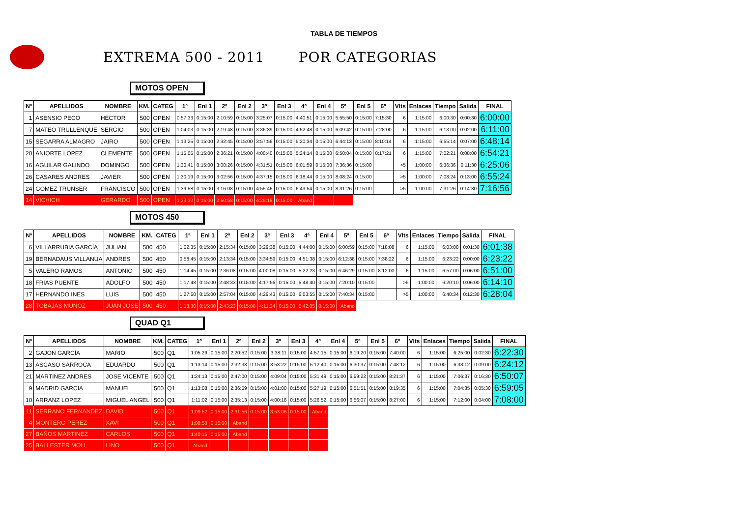TABLA DE TIEMPOS
EXTREMA 500 - 2011 POR CATEGORIAS
MOTOS OPEN
| Nº | APELLIDOS | NOMBRE | KM. | CATEG | 1ª | Enl 1 | 2ª | Enl 2 | 3ª | Enl 3 | 4ª | Enl 4 | 5ª | Enl 5 | 6ª | Vlts | Enlaces | Tiempo | Salida | FINAL |
| --- | --- | --- | --- | --- | --- | --- | --- | --- | --- | --- | --- | --- | --- | --- | --- | --- | --- | --- | --- | --- |
| 1 | ASENSIO PECO | HECTOR | 500 | OPEN | 0:57:33 | 0:15:00 | 2:10:59 | 0:15:00 | 3:25:07 | 0:15:00 | 4:40:51 | 0:15:00 | 5:55:50 | 0:15:00 | 7:15:30 | 6 | 1:15:00 | 6:00:30 | 0:00:30 | 6:00:00 |
| 7 | MATEO TRULLENQUE | SERGIO | 500 | OPEN | 1:04:03 | 0:15:00 | 2:19:48 | 0:15:00 | 3:36:39 | 0:15:00 | 4:52:48 | 0:15:00 | 6:09:42 | 0:15:00 | 7:28:00 | 6 | 1:15:00 | 6:13:00 | 0:02:00 | 6:11:00 |
| 15 | SEGARRA ALMAGRO | JAIRO | 500 | OPEN | 1:13:25 | 0:15:00 | 2:32:45 | 0:15:00 | 3:57:56 | 0:15:00 | 5:20:34 | 0:15:00 | 6:44:13 | 0:15:00 | 8:10:14 | 6 | 1:15:00 | 6:55:14 | 0:07:00 | 6:48:14 |
| 20 | ANIORTE LOPEZ | CLEMENTE | 500 | OPEN | 1:15:05 | 0:15:00 | 2:36:21 | 0:15:00 | 4:00:40 | 0:15:00 | 5:24:14 | 0:15:00 | 6:50:04 | 0:15:00 | 8:17:21 | 6 | 1:15:00 | 7:02:21 | 0:08:00 | 6:54:21 |
| 16 | AGUILAR GALINDO | DOMINGO | 500 | OPEN | 1:30:41 | 0:15:00 | 3:00:26 | 0:15:00 | 4:31:51 | 0:15:00 | 6:01:59 | 0:15:00 | 7:36:36 | 0:15:00 | | >5 | 1:00:00 | 6:36:36 | 0:11:30 | 6:25:06 |
| 26 | CASARES ANDRES | JAVIER | 500 | OPEN | 1:30:19 | 0:15:00 | 3:02:56 | 0:15:00 | 4:37:15 | 0:15:00 | 6:18:44 | 0:15:00 | 8:08:24 | 0:15:00 | | >5 | 1:00:00 | 7:08:24 | 0:13:00 | 6:55:24 |
| 24 | GOMEZ TRUNSER | FRANCISCO | 500 | OPEN | 1:39:58 | 0:15:00 | 3:16:08 | 0:15:00 | 4:55:46 | 0:15:00 | 6:43:54 | 0:15:00 | 8:31:26 | 0:15:00 | | >5 | 1:00:00 | 7:31:26 | 0:14:30 | 7:16:56 |
| 14 | VICHICH | GERARDO | 500 | OPEN | 1:23:32 | 0:15:00 | 2:50:58 | 0:15:00 | 4:26:19 | 0:15:00 | Aband | | | | | | | | | |
MOTOS 450
| Nº | APELLIDOS | NOMBRE | KM. | CATEG | 1ª | Enl 1 | 2ª | Enl 2 | 3ª | Enl 3 | 4ª | Enl 4 | 5ª | Enl 5 | 6ª | Vlts | Enlaces | Tiempo | Salida | FINAL |
| --- | --- | --- | --- | --- | --- | --- | --- | --- | --- | --- | --- | --- | --- | --- | --- | --- | --- | --- | --- | --- |
| 6 | VILLARRUBIA GARCÍA | JULIAN | 500 | 450 | 1:02:35 | 0:15:00 | 2:15:34 | 0:15:00 | 3:29:38 | 0:15:00 | 4:44:00 | 0:15:00 | 6:00:59 | 0:15:00 | 7:18:08 | 6 | 1:15:00 | 6:03:08 | 0:01:30 | 6:01:38 |
| 19 | BERNADAUS VILLANUA | ANDRES | 500 | 450 | 0:58:45 | 0:15:00 | 2:13:34 | 0:15:00 | 3:34:59 | 0:15:00 | 4:51:38 | 0:15:00 | 6:12:38 | 0:15:00 | 7:38:22 | 6 | 1:15:00 | 6:23:22 | 0:00:00 | 6:23:22 |
| 5 | VALERO RAMOS | ANTONIO | 500 | 450 | 1:14:45 | 0:15:00 | 2:36:08 | 0:15:00 | 4:00:08 | 0:15:00 | 5:22:23 | 0:15:00 | 6:46:29 | 0:15:00 | 8:12:00 | 6 | 1:15:00 | 6:57:00 | 0:06:00 | 6:51:00 |
| 18 | FRIAS PUENTE | ADOLFO | 500 | 450 | 1:17:48 | 0:15:00 | 2:48:33 | 0:15:00 | 4:17:56 | 0:15:00 | 5:48:40 | 0:15:00 | 7:20:10 | 0:15:00 | | >5 | 1:00:00 | 6:20:10 | 0:06:00 | 6:14:10 |
| 17 | HERNANDO INES | LUIS | 500 | 450 | 1:27:50 | 0:15:00 | 2:57:04 | 0:15:00 | 4:29:43 | 0:15:00 | 6:03:55 | 0:15:00 | 7:40:34 | 0:15:00 | | >5 | 1:00:00 | 6:40:34 | 0:12:30 | 6:28:04 |
| 28 | TOBAJAS MUÑOZ | JUAN JOSE | 500 | 450 | 1:18:30 | 0:15:00 | 2:43:23 | 0:15:00 | 4:11:34 | 0:15:00 | 5:42:05 | 0:15:00 | Aband | | | | | | | |
QUAD Q1
| Nº | APELLIDOS | NOMBRE | KM. | CATEG | 1ª | Enl 1 | 2ª | Enl 2 | 3ª | Enl 3 | 4ª | Enl 4 | 5ª | Enl 5 | 6ª | Vlts | Enlaces | Tiempo | Salida | FINAL |
| --- | --- | --- | --- | --- | --- | --- | --- | --- | --- | --- | --- | --- | --- | --- | --- | --- | --- | --- | --- | --- |
| 2 | GAJON GARCÍA | MARIO | 500 | Q1 | 1:05:29 | 0:15:00 | 2:20:52 | 0:15:00 | 3:38:11 | 0:15:00 | 4:57:15 | 0:15:00 | 6:19:20 | 0:15:00 | 7:40:00 | 6 | 1:15:00 | 6:25:00 | 0:02:30 | 6:22:30 |
| 13 | ASCASO SARROCA | EDUARDO | 500 | Q1 | 1:13:14 | 0:15:00 | 2:32:33 | 0:15:00 | 3:53:22 | 0:15:00 | 5:12:40 | 0:15:00 | 6:30:37 | 0:15:00 | 7:48:12 | 6 | 1:15:00 | 6:33:12 | 0:09:00 | 6:24:12 |
| 21 | MARTINEZ ANDRES | JOSE VICENTE | 500 | Q1 | 1:24:13 | 0:15:00 | 2:47:00 | 0:15:00 | 4:09:04 | 0:15:00 | 5:31:49 | 0:15:00 | 6:59:22 | 0:15:00 | 8:21:37 | 6 | 1:15:00 | 7:06:37 | 0:16:30 | 6:50:07 |
| 9 | MADRID GARCIA | MANUEL | 500 | Q1 | 1:13:08 | 0:15:00 | 2:36:59 | 0:15:00 | 4:01:00 | 0:15:00 | 5:27:19 | 0:15:00 | 6:51:51 | 0:15:00 | 8:19:35 | 6 | 1:15:00 | 7:04:35 | 0:05:30 | 6:59:05 |
| 10 | ARRANZ LOPEZ | MIGUEL ANGEL | 500 | Q1 | 1:11:02 | 0:15:00 | 2:35:13 | 0:15:00 | 4:00:18 | 0:15:00 | 5:26:52 | 0:15:00 | 6:56:07 | 0:15:00 | 8:27:00 | 6 | 1:15:00 | 7:12:00 | 0:04:00 | 7:08:00 |
| 11 | SERRANO FERNANDEZ | DAVID | 500 | Q1 | 1:09:52 | 0:15:00 | 2:31:56 | 0:15:00 | 3:53:06 | 0:15:00 | Aband | | | | | | | | | |
| 4 | MONTERO PEREZ | XAVI | 500 | Q1 | 1:08:58 | 0:15:00 | Aband | | | | | | | | | | | | | |
| 27 | BAÑOS MARTINEZ | CARLOS | 500 | Q1 | 1:40:15 | 0:15:00 | Aband | | | | | | | | | | | | | |
| 25 | BALLESTER MOLL | LINO | 500 | Q1 | Aband | | | | | | | | | | | | | | | |